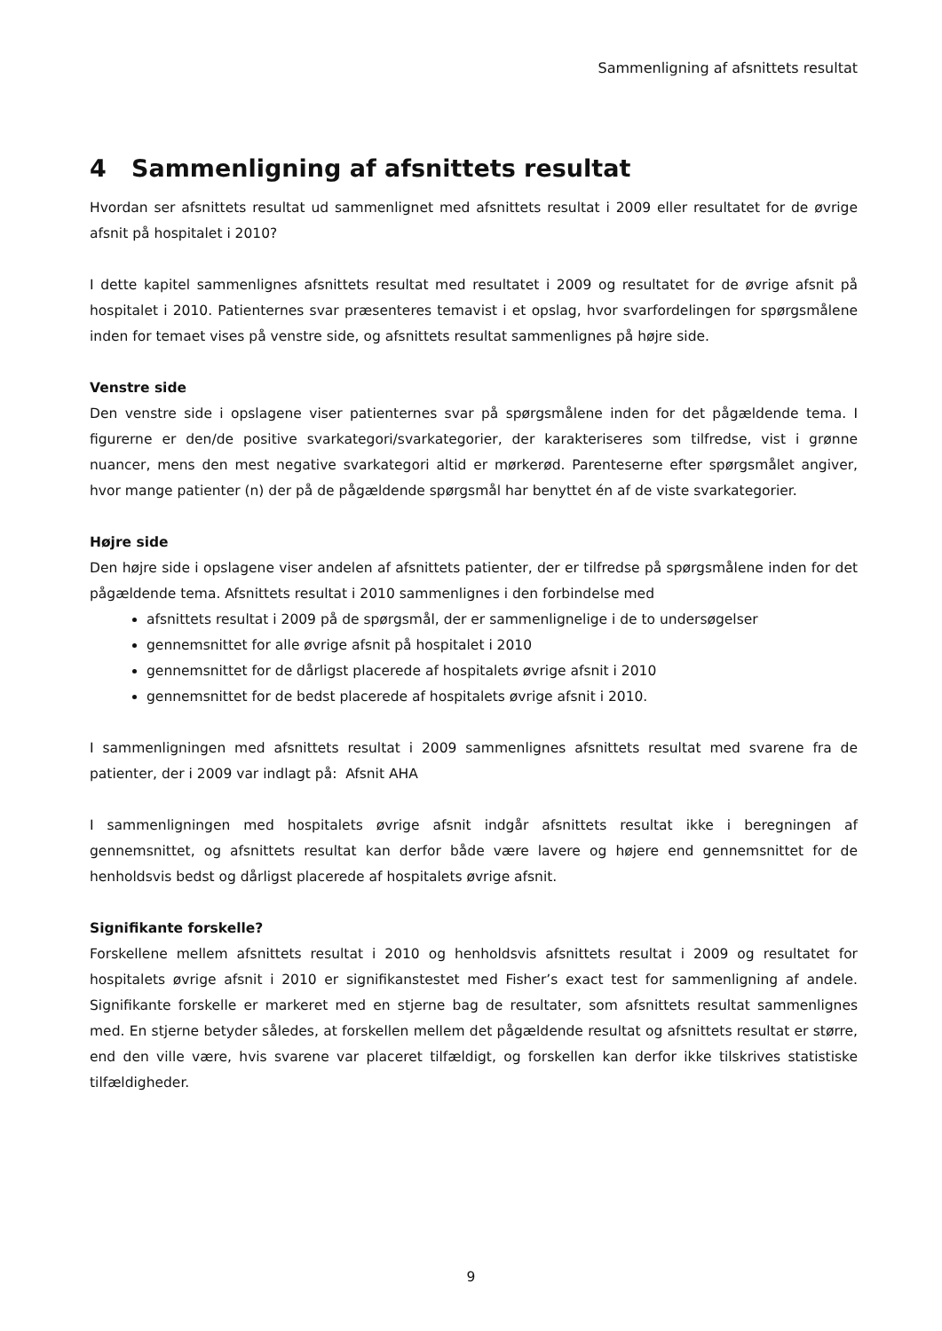Sammenligning af afsnittets resultat
4 Sammenligning af afsnittets resultat
Hvordan ser afsnittets resultat ud sammenlignet med afsnittets resultat i 2009 eller resultatet for de øvrige afsnit på hospitalet i 2010?
I dette kapitel sammenlignes afsnittets resultat med resultatet i 2009 og resultatet for de øvrige afsnit på hospitalet i 2010. Patienternes svar præsenteres temavist i et opslag, hvor svarfordelingen for spørgsmålene inden for temaet vises på venstre side, og afsnittets resultat sammenlignes på højre side.
Venstre side
Den venstre side i opslagene viser patienternes svar på spørgsmålene inden for det pågældende tema. I figurerne er den/de positive svarkategori/svarkategorier, der karakteriseres som tilfredse, vist i grønne nuancer, mens den mest negative svarkategori altid er mørkerød. Parenteserne efter spørgsmålet angiver, hvor mange patienter (n) der på de pågældende spørgsmål har benyttet én af de viste svarkategorier.
Højre side
Den højre side i opslagene viser andelen af afsnittets patienter, der er tilfredse på spørgsmålene inden for det pågældende tema. Afsnittets resultat i 2010 sammenlignes i den forbindelse med
afsnittets resultat i 2009 på de spørgsmål, der er sammenlignelige i de to undersøgelser
gennemsnittet for alle øvrige afsnit på hospitalet i 2010
gennemsnittet for de dårligst placerede af hospitalets øvrige afsnit i 2010
gennemsnittet for de bedst placerede af hospitalets øvrige afsnit i 2010.
I sammenligningen med afsnittets resultat i 2009 sammenlignes afsnittets resultat med svarene fra de patienter, der i 2009 var indlagt på: Afsnit AHA
I sammenligningen med hospitalets øvrige afsnit indgår afsnittets resultat ikke i beregningen af gennemsnittet, og afsnittets resultat kan derfor både være lavere og højere end gennemsnittet for de henholdsvis bedst og dårligst placerede af hospitalets øvrige afsnit.
Signifikante forskelle?
Forskellene mellem afsnittets resultat i 2010 og henholdsvis afsnittets resultat i 2009 og resultatet for hospitalets øvrige afsnit i 2010 er signifikanstestet med Fisher’s exact test for sammenligning af andele. Signifikante forskelle er markeret med en stjerne bag de resultater, som afsnittets resultat sammenlignes med. En stjerne betyder således, at forskellen mellem det pågældende resultat og afsnittets resultat er større, end den ville være, hvis svarene var placeret tilfældigt, og forskellen kan derfor ikke tilskrives statistiske tilfældigheder.
9